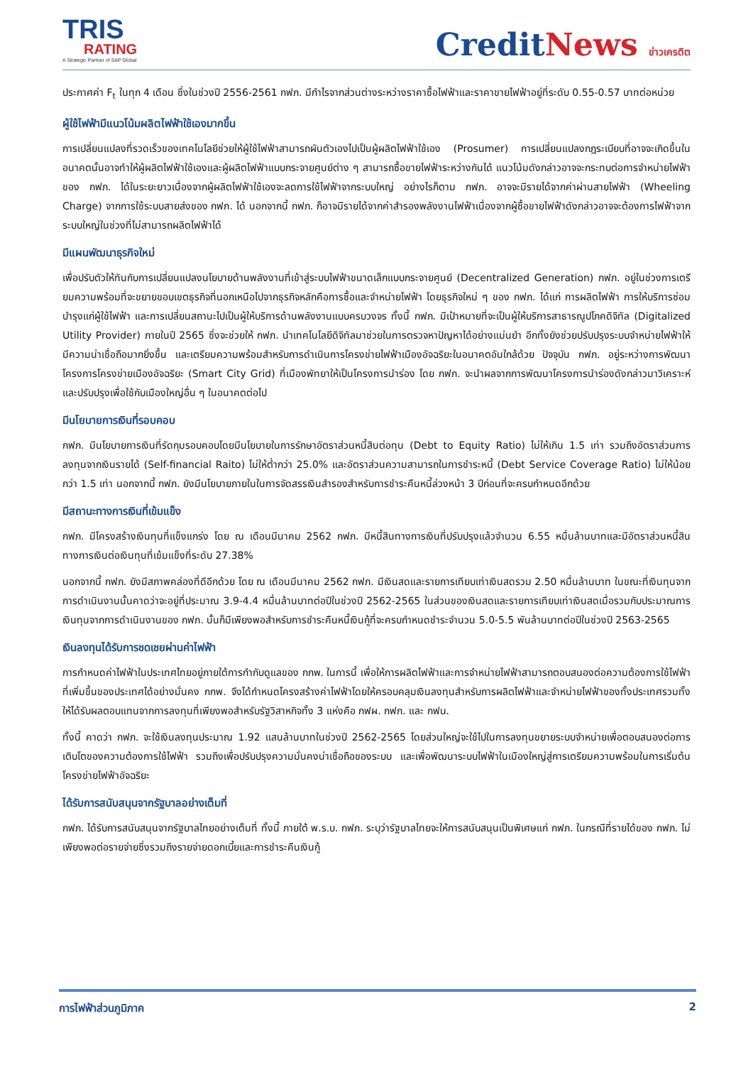TRIS
RATING
A Strategic Partner of S&P Global
CreditNews ข่าวเครดิต
ประกาศค่า F<sub>t</sub> ในทุก 4 เดือน ซึ่งในช่วงปี 2556-2561 กฟภ. มีกำไรจากส่วนต่างระหว่างราคาซื้อไฟฟ้าและราคาขายไฟฟ้าอยู่ที่ระดับ 0.55-0.57 บาทต่อหน่วย
ผู้ใช้ไฟฟ้ามีแนวโน้มผลิตไฟฟ้าใช้เองมากขึ้น
การเปลี่ยนแปลงที่รวดเร็วของเทคโนโลยีช่วยให้ผู้ใช้ไฟฟ้าสามารถผันตัวเองไปเป็นผู้ผลิตไฟฟ้าใช้เอง (Prosumer) การเปลี่ยนแปลงกฎระเบียบที่อาจจะเกิดขึ้นในอนาคตนั้นอาจทำให้ผู้ผลิตไฟฟ้าใช้เองและผู้ผลิตไฟฟ้าแบบกระจายศูนย์ต่าง ๆ สามารถซื้อขายไฟฟ้าระหว่างกันได้ แนวโน้มดังกล่าวอาจจะกระทบต่อการจำหน่ายไฟฟ้าของ กฟภ. ได้ในระยะยาวเนื่องจากผู้ผลิตไฟฟ้าใช้เองจะลดการใช้ไฟฟ้าจากระบบใหญ่ อย่างไรก็ตาม กฟภ. อาจจะมีรายได้จากค่าผ่านสายไฟฟ้า (Wheeling Charge) จากการใช้ระบบสายส่งของ กฟภ. ได้ นอกจากนี้ กฟภ. ก็อาจมีรายได้จากค่าสำรองพลังงานไฟฟ้าเนื่องจากผู้ซื้อขายไฟฟ้าดังกล่าวอาจจะต้องการไฟฟ้าจากระบบใหญ่ในช่วงที่ไม่สามารถผลิตไฟฟ้าได้
มีแผนพัฒนาธุรกิจใหม่
เพื่อปรับตัวให้ทันกับการเปลี่ยนแปลงนโยบายด้านพลังงานที่เข้าสู่ระบบไฟฟ้าขนาดเล็กแบบกระจายศูนย์ (Decentralized Generation) กฟภ. อยู่ในช่วงการเตรียมความพร้อมที่จะขยายขอบเขตธุรกิจที่นอกเหนือไปจากธุรกิจหลักคือการซื้อและจำหน่ายไฟฟ้า โดยธุรกิจใหม่ ๆ ของ กฟภ. ได้แก่ การผลิตไฟฟ้า การให้บริการซ่อมบำรุงแก่ผู้ใช้ไฟฟ้า และการเปลี่ยนสถานะไปเป็นผู้ให้บริการด้านพลังงานแบบครบวงจร ทั้งนี้ กฟภ. มีเป้าหมายที่จะเป็นผู้ให้บริการสาธารณูปโภคดิจิทัล (Digitalized Utility Provider) ภายในปี 2565 ซึ่งจะช่วยให้ กฟภ. นำเทคโนโลยีดิจิทัลมาช่วยในการตรวจหาปัญหาได้อย่างแม่นยำ อีกทั้งยังช่วยปรับปรุงระบบจำหน่ายไฟฟ้าให้มีความน่าเชื่อถือมากยิ่งขึ้น และเตรียมความพร้อมสำหรับการดำเนินการโครงข่ายไฟฟ้าเมืองอัจฉริยะในอนาคตอันใกล้ด้วย ปัจจุบัน กฟภ. อยู่ระหว่างการพัฒนาโครงการโครงข่ายเมืองอัจฉริยะ (Smart City Grid) ที่เมืองพัทยาให้เป็นโครงการนำร่อง โดย กฟภ. จะนำผลจากการพัฒนาโครงการนำร่องดังกล่าวมาวิเคราะห์และปรับปรุงเพื่อใช้กับเมืองใหญ่อื่น ๆ ในอนาคตต่อไป
มีนโยบายการเงินที่รอบคอบ
กฟภ. มีนโยบายการเงินที่รัดกุมรอบคอบโดยมีนโยบายในการรักษาอัตราส่วนหนี้สินต่อทุน (Debt to Equity Ratio) ไม่ให้เกิน 1.5 เท่า รวมถึงอัตราส่วนการลงทุนจากเงินรายได้ (Self-financial Raito) ไม่ให้ต่ำกว่า 25.0% และอัตราส่วนความสามารถในการชำระหนี้ (Debt Service Coverage Ratio) ไม่ให้น้อยกว่า 1.5 เท่า นอกจากนี้ กฟภ. ยังมีนโยบายภายในในการจัดสรรเงินสำรองสำหรับการชำระคืนหนี้ล่วงหน้า 3 ปีก่อนที่จะครบกำหนดอีกด้วย
มีสถานะทางการเงินที่เข้มแข็ง
กฟภ. มีโครงสร้างเงินทุนที่แข็งแกร่ง โดย ณ เดือนมีนาคม 2562 กฟภ. มีหนี้สินทางการเงินที่ปรับปรุงแล้วจำนวน 6.55 หมื่นล้านบาทและมีอัตราส่วนหนี้สินทางการเงินต่อเงินทุนที่เข้มแข็งที่ระดับ 27.38%
นอกจากนี้ กฟภ. ยังมีสภาพคล่องที่ดีอีกด้วย โดย ณ เดือนมีนาคม 2562 กฟภ. มีเงินสดและรายการเทียบเท่าเงินสดรวม 2.50 หมื่นล้านบาท ในขณะที่เงินทุนจากการดำเนินงานนั้นคาดว่าจะอยู่ที่ประมาณ 3.9-4.4 หมื่นล้านบาทต่อปีในช่วงปี 2562-2565 ในส่วนของเงินสดและรายการเทียบเท่าเงินสดเมื่อรวมกับประมาณการเงินทุนจากการดำเนินงานของ กฟภ. นั้นก็มีเพียงพอสำหรับการชำระคืนหนี้เงินกู้ที่จะครบกำหนดชำระจำนวน 5.0-5.5 พันล้านบาทต่อปีในช่วงปี 2563-2565
เงินลงทุนได้รับการชดเชยผ่านค่าไฟฟ้า
การกำหนดค่าไฟฟ้าในประเทศไทยอยู่ภายใต้การกำกับดูแลของ กกพ. ในการนี้ เพื่อให้การผลิตไฟฟ้าและการจำหน่ายไฟฟ้าสามารถตอบสนองต่อความต้องการใช้ไฟฟ้าที่เพิ่มขึ้นของประเทศได้อย่างมั่นคง กกพ. จึงได้กำหนดโครงสร้างค่าไฟฟ้าโดยให้ครอบคลุมเงินลงทุนสำหรับการผลิตไฟฟ้าและจำหน่ายไฟฟ้าของทั้งประเทศรวมทั้งให้ได้รับผลตอบแทนจากการลงทุนที่เพียงพอสำหรับรัฐวิสาหกิจทั้ง 3 แห่งคือ กฟผ. กฟภ. และ กฟน.
ทั้งนี้ คาดว่า กฟภ. จะใช้เงินลงทุนประมาณ 1.92 แสนล้านบาทในช่วงปี 2562-2565 โดยส่วนใหญ่จะใช้ไปในการลงทุนขยายระบบจำหน่ายเพื่อตอบสนองต่อการเติบโตของความต้องการใช้ไฟฟ้า รวมถึงเพื่อปรับปรุงความมั่นคงน่าเชื่อถือของระบบ และเพื่อพัฒนาระบบไฟฟ้าในเมืองใหญ่สู่การเตรียมความพร้อมในการเริ่มต้นโครงข่ายไฟฟ้าอัจฉริยะ
ได้รับการสนับสนุนจากรัฐบาลอย่างเต็มที่
กฟภ. ได้รับการสนับสนุนจากรัฐบาลไทยอย่างเต็มที่ ทั้งนี้ ภายใต้ พ.ร.บ. กฟภ. ระบุว่ารัฐบาลไทยจะให้การสนับสนุนเป็นพิเศษแก่ กฟภ. ในกรณีที่รายได้ของ กฟภ. ไม่เพียงพอต่อรายจ่ายซึ่งรวมถึงรายจ่ายดอกเบี้ยและการชำระคืนเงินกู้
การไฟฟ้าส่วนภูมิภาค 2